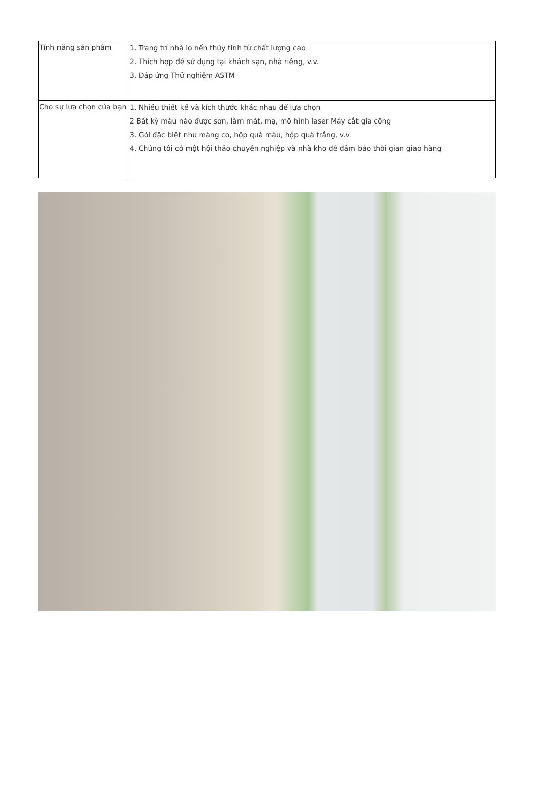| Tính năng sản phẩm | 1. Trang trí nhà lọ nến thủy tinh từ chất lượng cao 2. Thích hợp để sử dụng tại khách sạn, nhà riêng, v.v. 3. Đáp ứng Thử nghiệm ASTM |
| Cho sự lựa chọn của bạn | 1. Nhiều thiết kế và kích thước khác nhau để lựa chọn 2 Bất kỳ màu nào được sơn, làm mát, mạ, mô hình laser Máy cắt gia công 3. Gói đặc biệt như màng co, hộp quà màu, hộp quà trắng, v.v. 4. Chúng tôi có một hội thảo chuyên nghiệp và nhà kho để đảm bảo thời gian giao hàng |